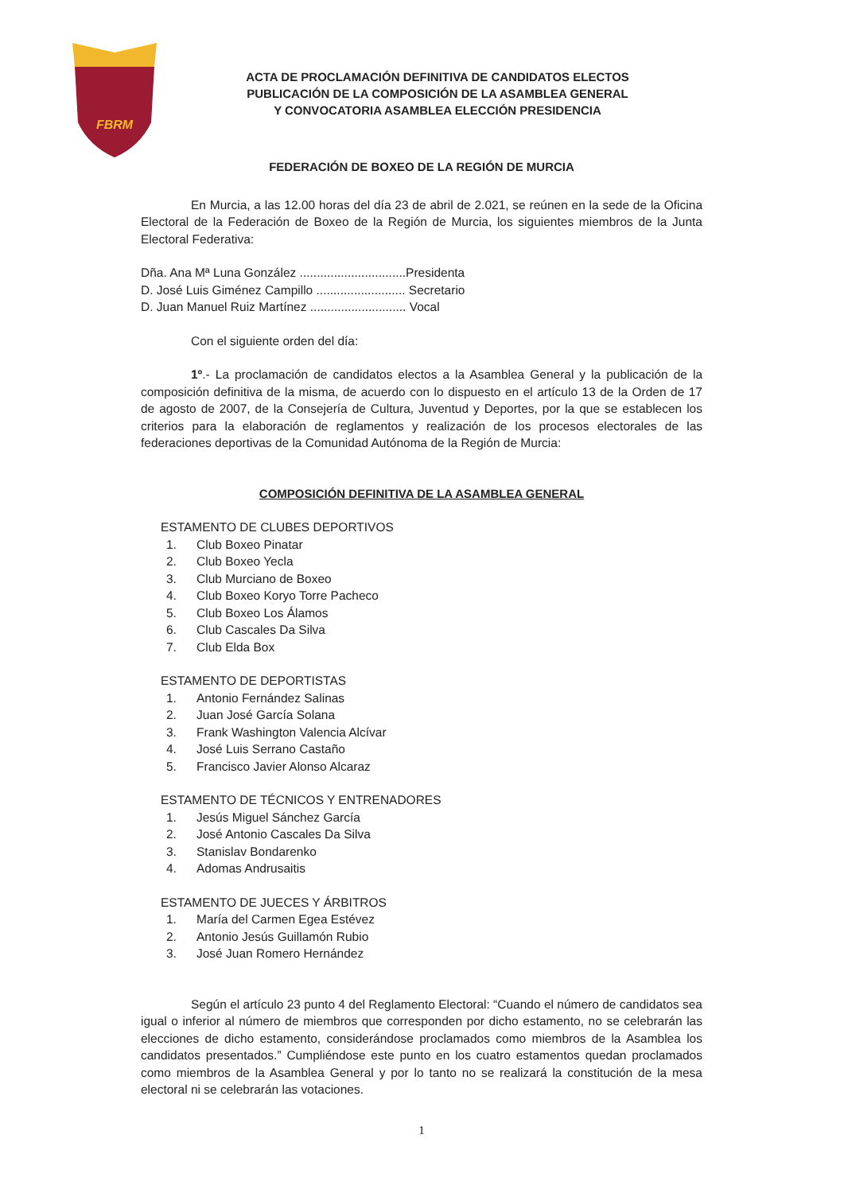FBRM
ACTA DE PROCLAMACIÓN DEFINITIVA DE CANDIDATOS ELECTOS
PUBLICACIÓN DE LA COMPOSICIÓN DE LA ASAMBLEA GENERAL
Y CONVOCATORIA ASAMBLEA ELECCIÓN PRESIDENCIA
FEDERACIÓN DE BOXEO DE LA REGIÓN DE MURCIA
En Murcia, a las 12.00 horas del día 23 de abril de 2.021, se reúnen en la sede de la Oficina Electoral de la Federación de Boxeo de la Región de Murcia, los siguientes miembros de la Junta Electoral Federativa:
Dña. Ana Mª Luna González ...............................Presidenta
D. José Luis Giménez Campillo .......................... Secretario
D. Juan Manuel Ruiz Martínez ............................ Vocal
Con el siguiente orden del día:
1º.- La proclamación de candidatos electos a la Asamblea General y la publicación de la composición definitiva de la misma, de acuerdo con lo dispuesto en el artículo 13 de la Orden de 17 de agosto de 2007, de la Consejería de Cultura, Juventud y Deportes, por la que se establecen los criterios para la elaboración de reglamentos y realización de los procesos electorales de las federaciones deportivas de la Comunidad Autónoma de la Región de Murcia:
COMPOSICIÓN DEFINITIVA DE LA ASAMBLEA GENERAL
ESTAMENTO DE CLUBES DEPORTIVOS
1. Club Boxeo Pinatar
2. Club Boxeo Yecla
3. Club Murciano de Boxeo
4. Club Boxeo Koryo Torre Pacheco
5. Club Boxeo Los Álamos
6. Club Cascales Da Silva
7. Club Elda Box
ESTAMENTO DE DEPORTISTAS
1. Antonio Fernández Salinas
2. Juan José García Solana
3. Frank Washington Valencia Alcívar
4. José Luis Serrano Castaño
5. Francisco Javier Alonso Alcaraz
ESTAMENTO DE TÉCNICOS Y ENTRENADORES
1. Jesús Miguel Sánchez García
2. José Antonio Cascales Da Silva
3. Stanislav Bondarenko
4. Adomas Andrusaitis
ESTAMENTO DE JUECES Y ÁRBITROS
1. María del Carmen Egea Estévez
2. Antonio Jesús Guillamón Rubio
3. José Juan Romero Hernández
Según el artículo 23 punto 4 del Reglamento Electoral: “Cuando el número de candidatos sea igual o inferior al número de miembros que corresponden por dicho estamento, no se celebrarán las elecciones de dicho estamento, considerándose proclamados como miembros de la Asamblea los candidatos presentados.” Cumpliéndose este punto en los cuatro estamentos quedan proclamados como miembros de la Asamblea General y por lo tanto no se realizará la constitución de la mesa electoral ni se celebrarán las votaciones.
1